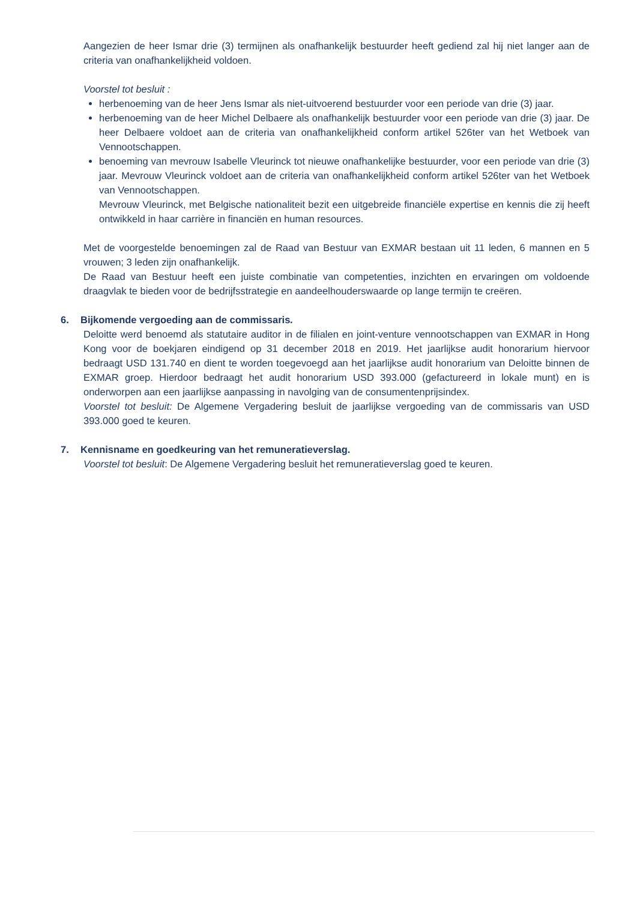Aangezien de heer Ismar drie (3) termijnen als onafhankelijk bestuurder heeft gediend zal hij niet langer aan de criteria van onafhankelijkheid voldoen.
Voorstel tot besluit :
herbenoeming van de heer Jens Ismar als niet-uitvoerend bestuurder voor een periode van drie (3) jaar.
herbenoeming van de heer Michel Delbaere als onafhankelijk bestuurder voor een periode van drie (3) jaar. De heer Delbaere voldoet aan de criteria van onafhankelijkheid conform artikel 526ter van het Wetboek van Vennootschappen.
benoeming van mevrouw Isabelle Vleurinck tot nieuwe onafhankelijke bestuurder, voor een periode van drie (3) jaar. Mevrouw Vleurinck voldoet aan de criteria van onafhankelijkheid conform artikel 526ter van het Wetboek van Vennootschappen.
Mevrouw Vleurinck, met Belgische nationaliteit bezit een uitgebreide financiële expertise en kennis die zij heeft ontwikkeld in haar carrière in financiën en human resources.
Met de voorgestelde benoemingen zal de Raad van Bestuur van EXMAR bestaan uit 11 leden, 6 mannen en 5 vrouwen; 3 leden zijn onafhankelijk.
De Raad van Bestuur heeft een juiste combinatie van competenties, inzichten en ervaringen om voldoende draagvlak te bieden voor de bedrijfsstrategie en aandeelhouderswaarde op lange termijn te creëren.
6. Bijkomende vergoeding aan de commissaris.
Deloitte werd benoemd als statutaire auditor in de filialen en joint-venture vennootschappen van EXMAR in Hong Kong voor de boekjaren eindigend op 31 december 2018 en 2019. Het jaarlijkse audit honorarium hiervoor bedraagt USD 131.740 en dient te worden toegevoegd aan het jaarlijkse audit honorarium van Deloitte binnen de EXMAR groep. Hierdoor bedraagt het audit honorarium USD 393.000 (gefactureerd in lokale munt) en is onderworpen aan een jaarlijkse aanpassing in navolging van de consumentenprijsindex.
Voorstel tot besluit: De Algemene Vergadering besluit de jaarlijkse vergoeding van de commissaris van USD 393.000 goed te keuren.
7. Kennisname en goedkeuring van het remuneratieverslag.
Voorstel tot besluit: De Algemene Vergadering besluit het remuneratieverslag goed te keuren.